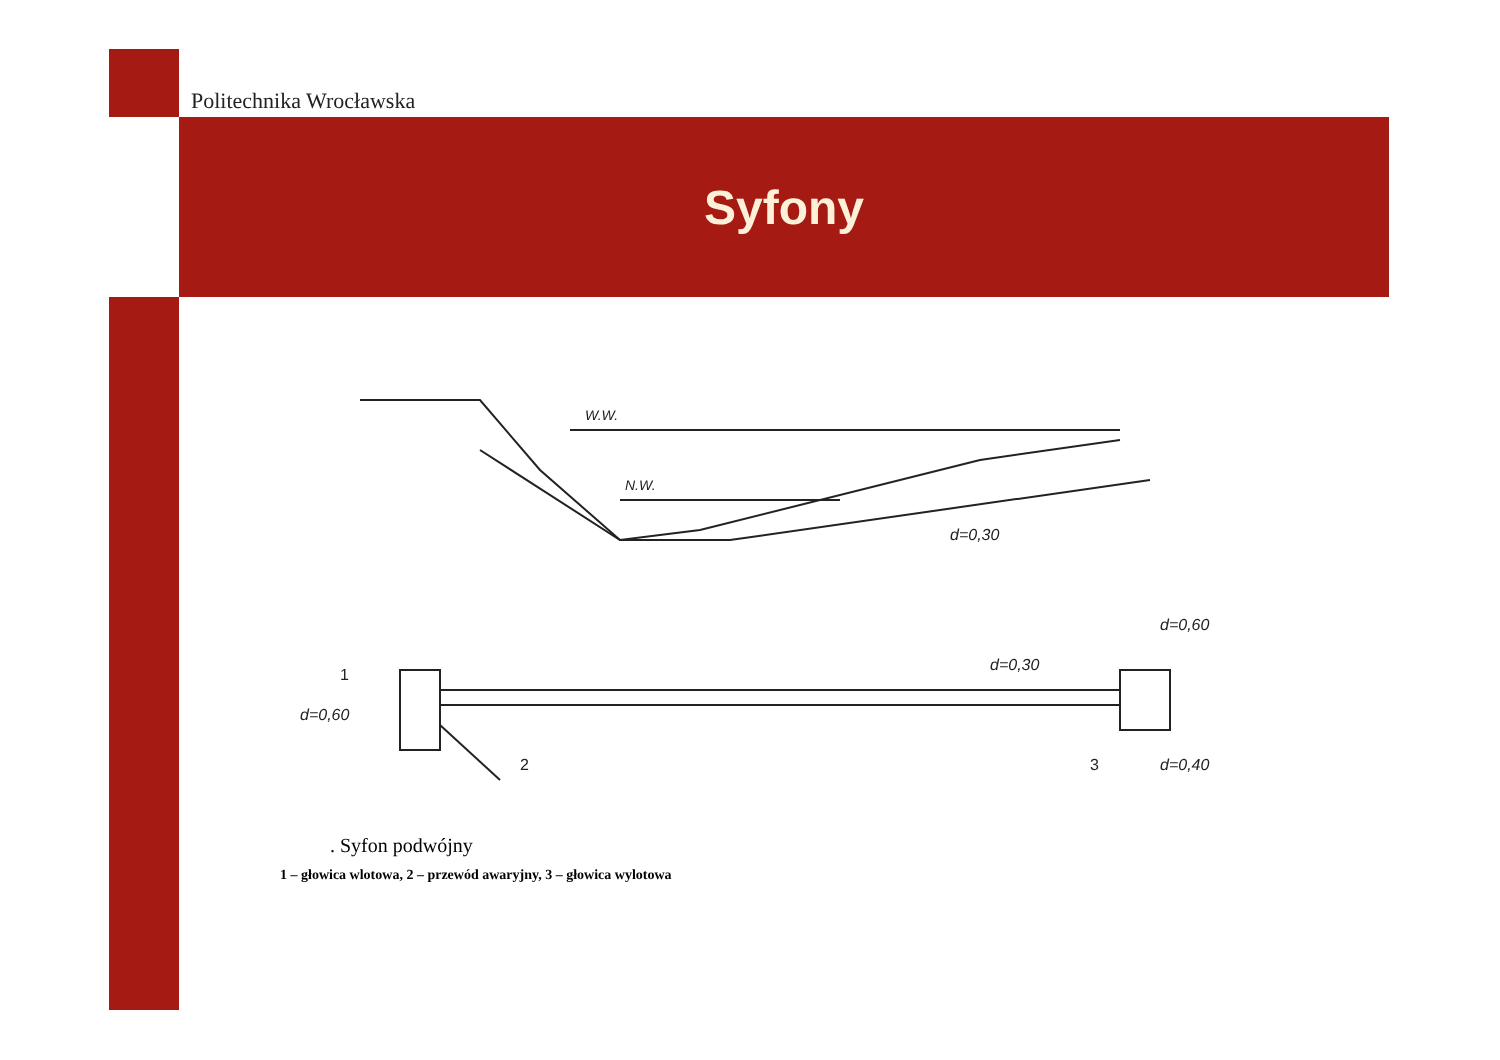Politechnika Wrocławska
Syfony
W.W.
N.W.
d=0,30
d=0,60
d=0,30
d=0,60
d=0,40
1
2
3
. Syfon podwójny
1 – głowica wlotowa, 2 – przewód awaryjny, 3 – głowica wylotowa